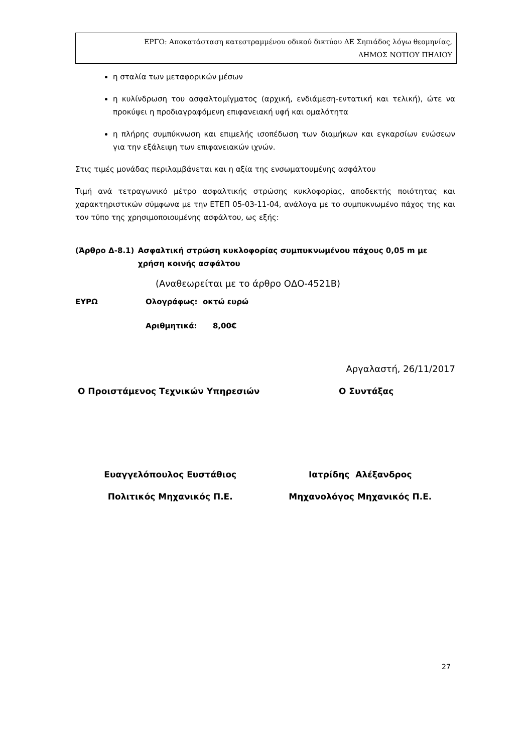ΕΡΓΟ: Αποκατάσταση κατεστραμμένου οδικού δικτύου ΔΕ Σηπιάδος λόγω θεομηνίας,
ΔΗΜΟΣ ΝΟΤΙΟΥ ΠΗΛΙΟΥ
η σταλία των μεταφορικών μέσων
η κυλίνδρωση του ασφαλτομίγματος (αρχική, ενδιάμεση-εντατική και τελική), ώτε να προκύψει η προδιαγραφόμενη επιφανειακή υφή και ομαλότητα
η πλήρης συμπύκνωση και επιμελής ισοπέδωση των διαμήκων και εγκαρσίων ενώσεων για την εξάλειψη των επιφανειακών ιχνών.
Στις τιμές μονάδας περιλαμβάνεται και η αξία της ενσωματουμένης ασφάλτου
Τιμή ανά τετραγωνικό μέτρο ασφαλτικής στρώσης κυκλοφορίας, αποδεκτής ποιότητας και χαρακτηριστικών σύμφωνα με την ΕΤΕΠ 05-03-11-04, ανάλογα με το συμπυκνωμένο πάχος της και τον τύπο της χρησιμοποιουμένης ασφάλτου, ως εξής:
(Άρθρο Δ-8.1) Ασφαλτική στρώση κυκλοφορίας συμπυκνωμένου πάχους 0,05 m με χρήση κοινής ασφάλτου
(Αναθεωρείται με το άρθρο ΟΔΟ-4521Β)
ΕΥΡΩ Ολογράφως: οκτώ ευρώ
Αριθμητικά: 8,00€
Αργαλαστή, 26/11/2017
Ο Προιστάμενος Τεχνικών Υπηρεσιών Ο Συντάξας
Ευαγγελόπουλος Ευστάθιος Ιατρίδης Αλέξανδρος
Πολιτικός Μηχανικός Π.Ε. Μηχανολόγος Μηχανικός Π.Ε.
27